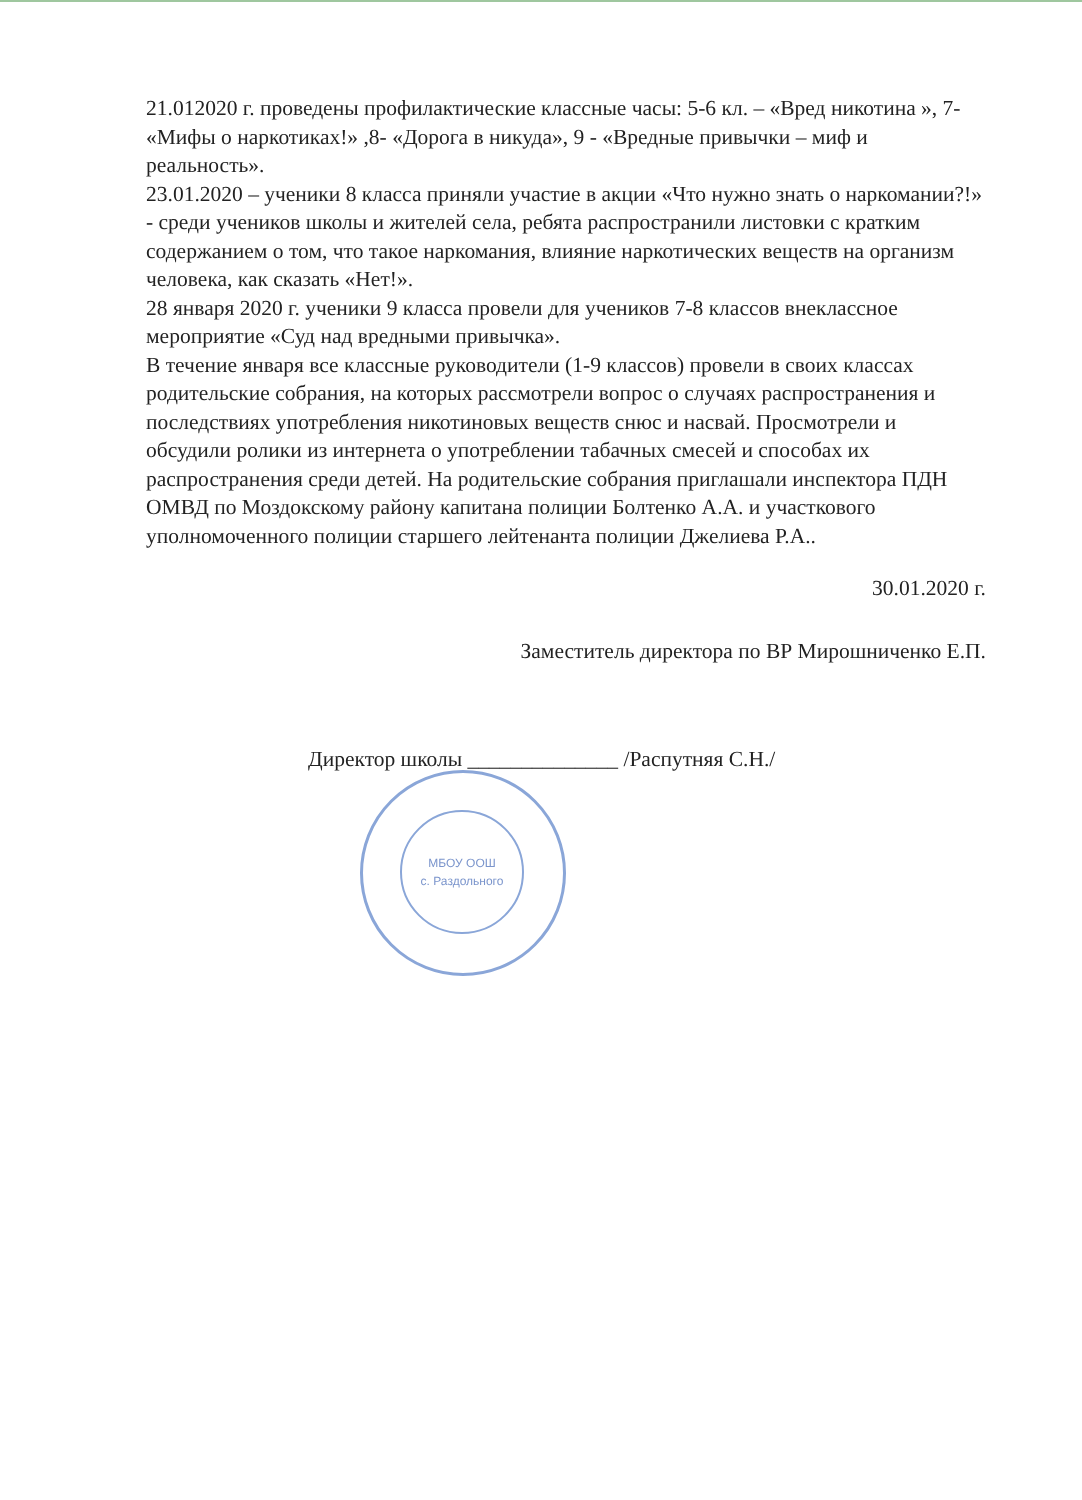МБОУ ООШ
с. Раздольного
21.012020 г. проведены профилактические классные часы: 5-6 кл. – «Вред никотина », 7- «Мифы о наркотиках!» ,8- «Дорога в никуда», 9 - «Вредные привычки – миф и реальность».
23.01.2020 – ученики 8 класса приняли участие в акции «Что нужно знать о наркомании?!» - среди учеников школы и жителей села, ребята распространили листовки с кратким содержанием о том, что такое наркомания, влияние наркотических веществ на организм человека, как сказать «Нет!».
28 января 2020 г. ученики 9 класса провели для учеников 7-8 классов внеклассное мероприятие «Суд над вредными привычка».
В течение января все классные руководители (1-9 классов) провели в своих классах родительские собрания, на которых рассмотрели вопрос о случаях распространения и последствиях употребления никотиновых веществ снюс и насвай. Просмотрели и обсудили ролики из интернета о употреблении табачных смесей и способах их распространения среди детей. На родительские собрания приглашали инспектора ПДН ОМВД по Моздокскому району капитана полиции Болтенко А.А. и участкового уполномоченного полиции старшего лейтенанта полиции Джелиева Р.А..
30.01.2020 г.
Заместитель директора по ВР Мирошниченко Е.П.
Директор школы ______________ /Распутняя С.Н./